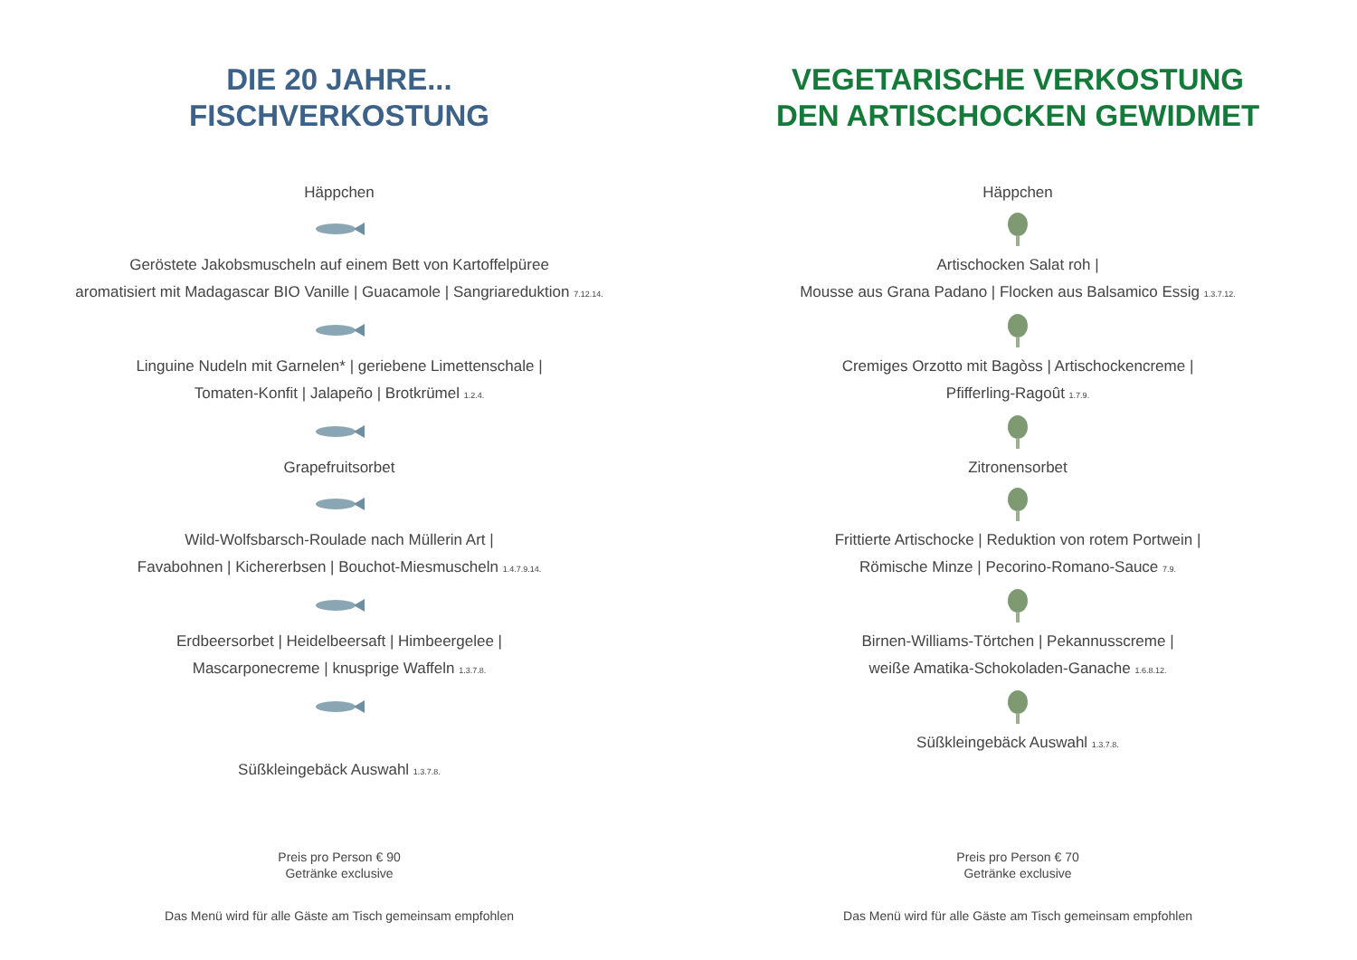DIE 20 JAHRE...
FISCHVERKOSTUNG
Häppchen
Geröstete Jakobsmuscheln auf einem Bett von Kartoffelpüree
aromatisiert mit Madagascar BIO Vanille | Guacamole | Sangriareduktion <sup>7.12.14.</sup>
Linguine Nudeln mit Garnelen* | geriebene Limettenschale |
Tomaten-Konfit | Jalapeño | Brotkrümel <sup>1.2.4.</sup>
Grapefruitsorbet
Wild-Wolfsbarsch-Roulade nach Müllerin Art |
Favabohnen | Kichererbsen | Bouchot-Miesmuscheln <sup>1.4.7.9.14.</sup>
Erdbeersorbet | Heidelbeersaft | Himbeergelee |
Mascarponecreme | knusprige Waffeln <sup>1.3.7.8.</sup>
Süßkleingebäck Auswahl <sup>1.3.7.8.</sup>
Preis pro Person € 90
Getränke exclusive
Das Menü wird für alle Gäste am Tisch gemeinsam empfohlen
VEGETARISCHE VERKOSTUNG
DEN ARTISCHOCKEN GEWIDMET
Häppchen
Artischocken Salat roh |
Mousse aus Grana Padano | Flocken aus Balsamico Essig <sup>1.3.7.12.</sup>
Cremiges Orzotto mit Bagòss | Artischockencreme |
Pfifferling-Ragoût <sup>1.7.9.</sup>
Zitronensorbet
Frittierte Artischocke | Reduktion von rotem Portwein |
Römische Minze | Pecorino-Romano-Sauce <sup>7.9.</sup>
Birnen-Williams-Törtchen | Pekannusscreme |
weiße Amatika-Schokoladen-Ganache <sup>1.6.8.12.</sup>
Süßkleingebäck Auswahl <sup>1.3.7.8.</sup>
Preis pro Person € 70
Getränke exclusive
Das Menü wird für alle Gäste am Tisch gemeinsam empfohlen